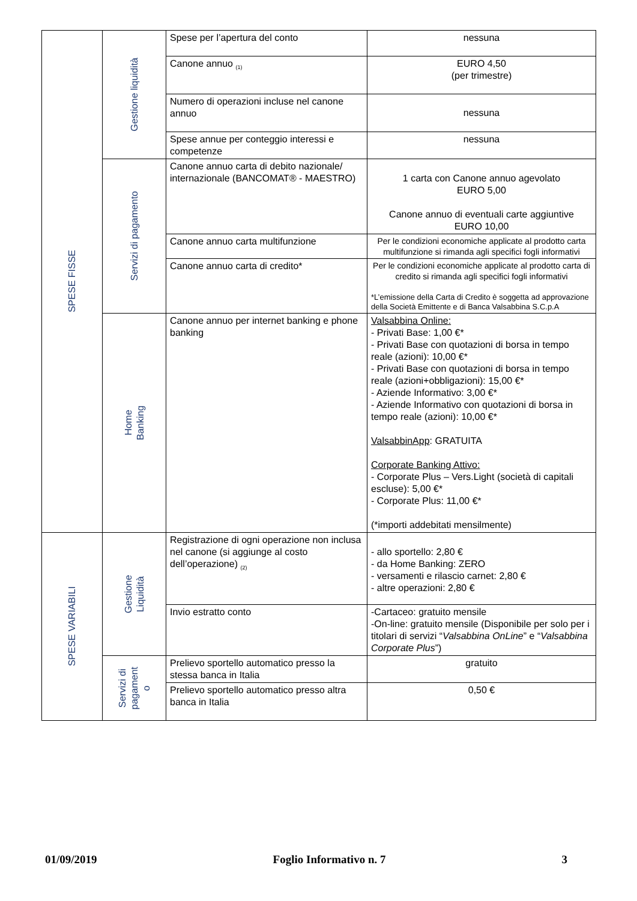| SPESE FISSE | Gestione liquidità | Spese per l’apertura del conto | nessuna |
| | | Canone annuo <sub>(1)</sub> | EURO 4,50 (per trimestre) |
| | | Numero di operazioni incluse nel canone annuo | nessuna |
| | | Spese annue per conteggio interessi e competenze | nessuna |
| | Servizi di pagamento | Canone annuo carta di debito nazionale/ internazionale (BANCOMAT® - MAESTRO) | 1 carta con Canone annuo agevolato EURO 5,00 Canone annuo di eventuali carte aggiuntive EURO 10,00 |
| | | Canone annuo carta multifunzione | Per le condizioni economiche applicate al prodotto carta multifunzione si rimanda agli specifici fogli informativi |
| | | Canone annuo carta di credito* | Per le condizioni economiche applicate al prodotto carta di credito si rimanda agli specifici fogli informativi *L’emissione della Carta di Credito è soggetta ad approvazione della Società Emittente e di Banca Valsabbina S.C.p.A |
| | Home Banking | Canone annuo per internet banking e phone banking | Valsabbina Online: - Privati Base: 1,00 €* - Privati Base con quotazioni di borsa in tempo reale (azioni): 10,00 €* - Privati Base con quotazioni di borsa in tempo reale (azioni+obbligazioni): 15,00 €* - Aziende Informativo: 3,00 €* - Aziende Informativo con quotazioni di borsa in tempo reale (azioni): 10,00 €* ValsabbinApp : GRATUITA Corporate Banking Attivo: - Corporate Plus – Vers.Light (società di capitali escluse): 5,00 €* - Corporate Plus: 11,00 €* (*importi addebitati mensilmente) |
| SPESE VARIABILI | Gestione Liquidità | Registrazione di ogni operazione non inclusa nel canone (si aggiunge al costo dell’operazione) <sub>(2)</sub> | - allo sportello: 2,80 € - da Home Banking: ZERO - versamenti e rilascio carnet: 2,80 € - altre operazioni: 2,80 € |
| | | Invio estratto conto | -Cartaceo: gratuito mensile -On-line: gratuito mensile (Disponibile per solo per i titolari di servizi “ Valsabbina OnLine ” e “ Valsabbina Corporate Plus ”) |
| | Servizi di pagament o | Prelievo sportello automatico presso la stessa banca in Italia | gratuito |
| | | Prelievo sportello automatico presso altra banca in Italia | 0,50 € |
01/09/2019 Foglio Informativo n. 7 3